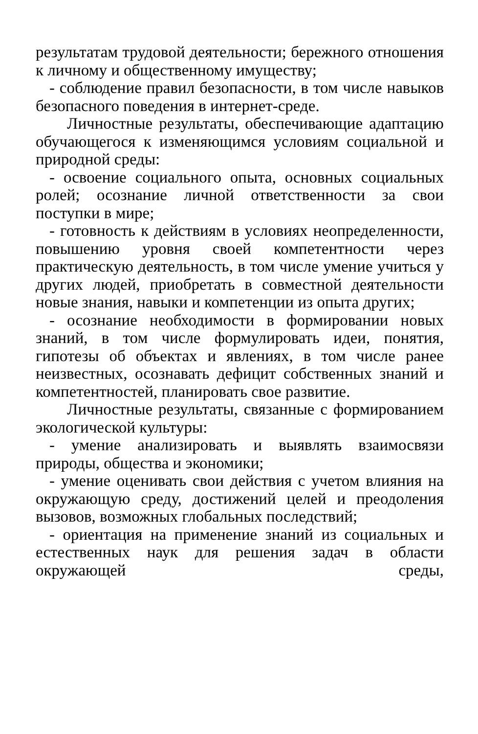результатам трудовой деятельности; бережного отношения к личному и общественному имуществу;
- соблюдение правил безопасности, в том числе навыков безопасного поведения в интернет-среде.
Личностные результаты, обеспечивающие адаптацию обучающегося к изменяющимся условиям социальной и природной среды:
- освоение социального опыта, основных социальных ролей; осознание личной ответственности за свои поступки в мире;
- готовность к действиям в условиях неопределенности, повышению уровня своей компетентности через практическую деятельность, в том числе умение учиться у других людей, приобретать в совместной деятельности новые знания, навыки и компетенции из опыта других;
- осознание необходимости в формировании новых знаний, в том числе формулировать идеи, понятия, гипотезы об объектах и явлениях, в том числе ранее неизвестных, осознавать дефицит собственных знаний и компетентностей, планировать свое развитие.
Личностные результаты, связанные с формированием экологической культуры:
- умение анализировать и выявлять взаимосвязи природы, общества и экономики;
- умение оценивать свои действия с учетом влияния на окружающую среду, достижений целей и преодоления вызовов, возможных глобальных последствий;
- ориентация на применение знаний из социальных и естественных наук для решения задач в области окружающей среды,